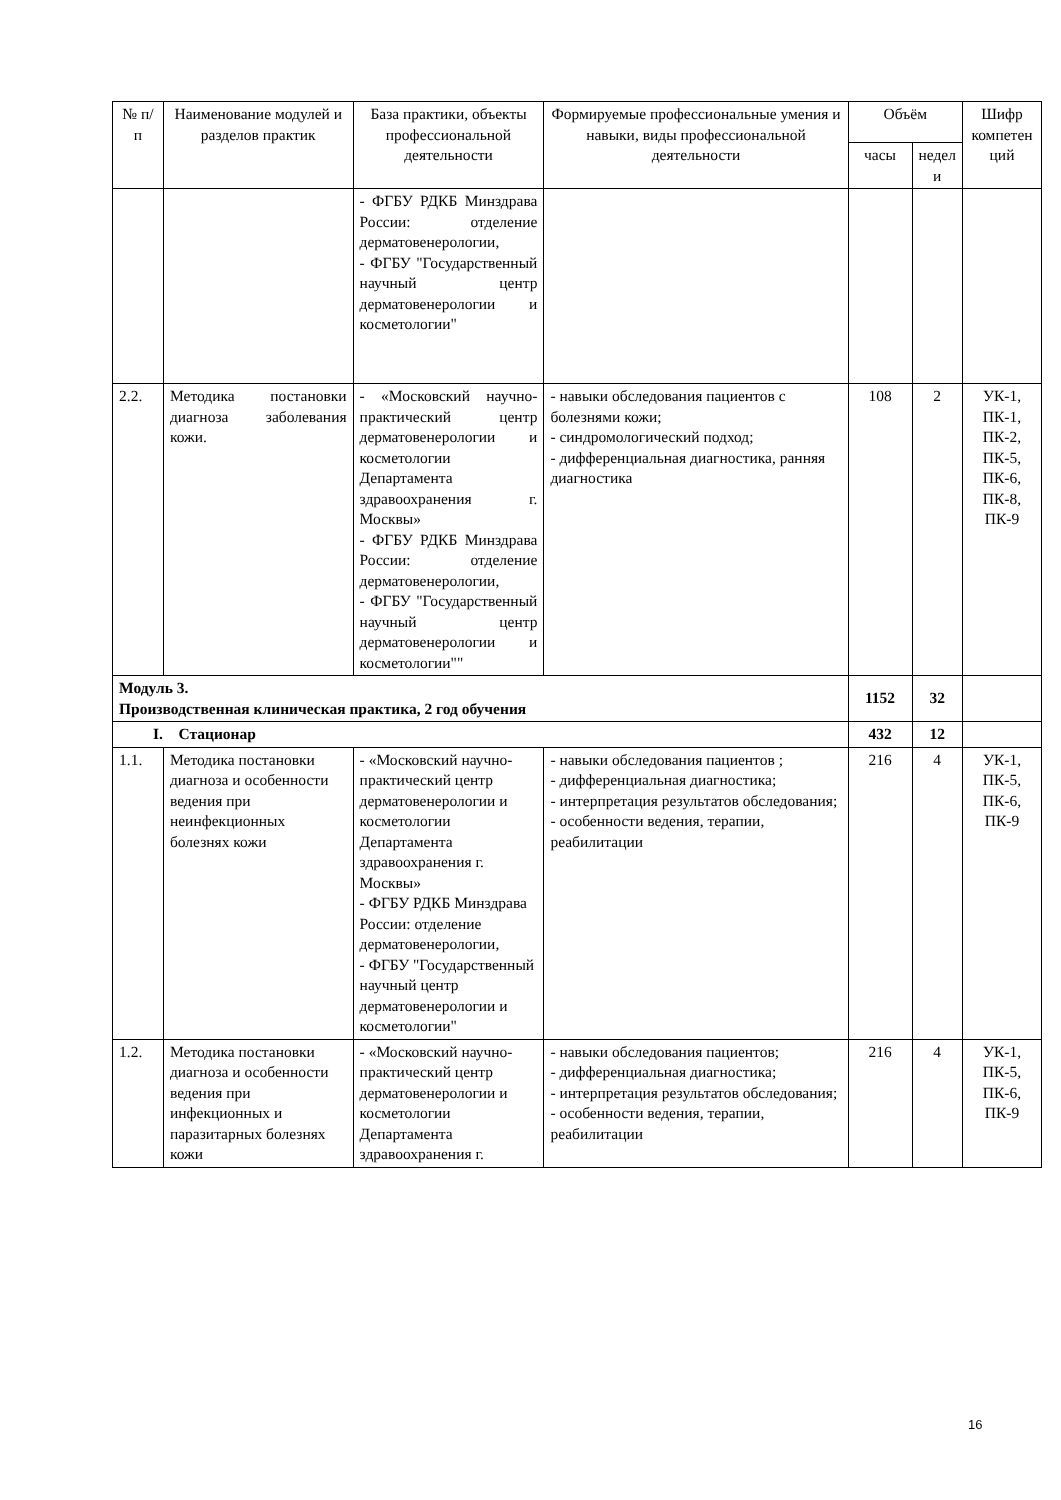| № п/п | Наименование модулей и разделов практик | База практики, объекты профессиональной деятельности | Формируемые профессиональные умения и навыки, виды профессиональной деятельности | Объём | | Шифр компетен ций |
| --- | --- | --- | --- | --- | --- | --- |
| | | | | часы | недел и | |
| | | - ФГБУ РДКБ Минздрава России: отделение дерматовенерологии, - ФГБУ "Государственный научный центр дерматовенерологии и косметологии" | | | | |
| 2.2. | Методика постановки диагноза заболевания кожи. | - «Московский научно-практический центр дерматовенерологии и косметологии Департамента здравоохранения г. Москвы» - ФГБУ РДКБ Минздрава России: отделение дерматовенерологии, - ФГБУ "Государственный научный центр дерматовенерологии и косметологии"" | - навыки обследования пациентов с болезнями кожи; - синдромологический подход; - дифференциальная диагностика, ранняя диагностика | 108 | 2 | УК-1, ПК-1, ПК-2, ПК-5, ПК-6, ПК-8, ПК-9 |
| Модуль 3. Производственная клиническая практика, 2 год обучения | | | | 1152 | 32 | |
| I. Стационар | | | | 432 | 12 | |
| 1.1. | Методика постановки диагноза и особенности ведения при неинфекционных болезнях кожи | - «Московский научно-практический центр дерматовенерологии и косметологии Департамента здравоохранения г. Москвы» - ФГБУ РДКБ Минздрава России: отделение дерматовенерологии, - ФГБУ "Государственный научный центр дерматовенерологии и косметологии" | - навыки обследования пациентов ; - дифференциальная диагностика; - интерпретация результатов обследования; - особенности ведения, терапии, реабилитации | 216 | 4 | УК-1, ПК-5, ПК-6, ПК-9 |
| 1.2. | Методика постановки диагноза и особенности ведения при инфекционных и паразитарных болезнях кожи | - «Московский научно-практический центр дерматовенерологии и косметологии Департамента здравоохранения г. | - навыки обследования пациентов; - дифференциальная диагностика; - интерпретация результатов обследования; - особенности ведения, терапии, реабилитации | 216 | 4 | УК-1, ПК-5, ПК-6, ПК-9 |
16